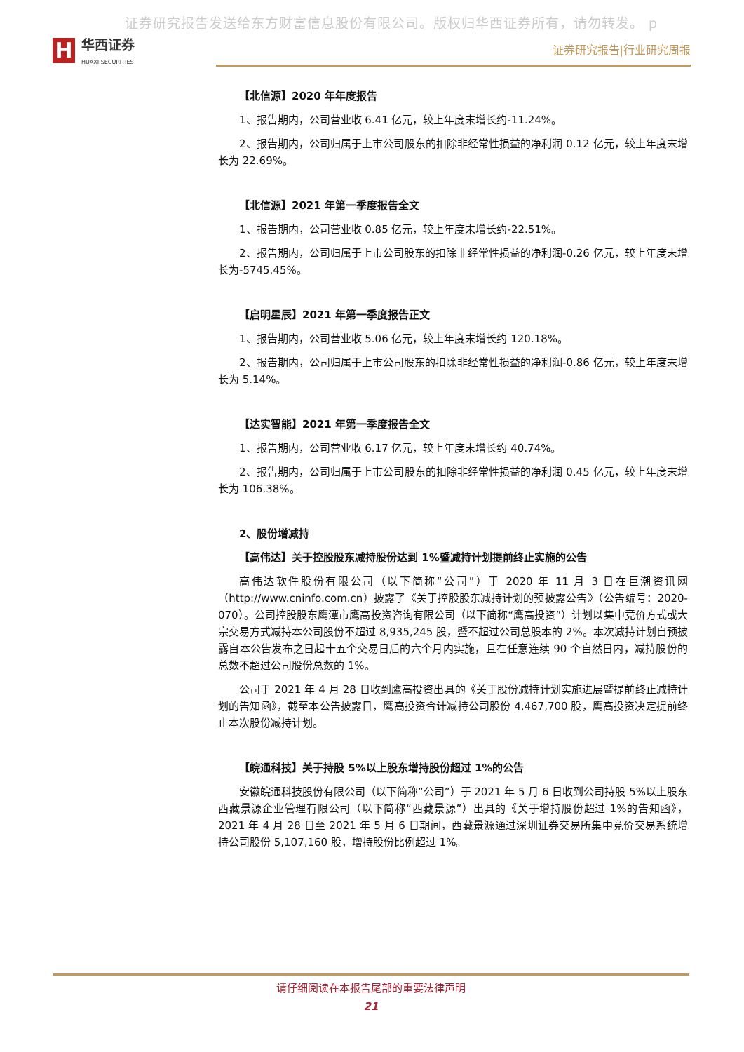证券研究报告发送给东方财富信息股份有限公司。版权归华西证券所有，请勿转发。 p
H
华西证券
HUAXI SECURITIES
证券研究报告|行业研究周报
【北信源】2020 年年度报告
1、报告期内，公司营业收 6.41 亿元，较上年度末增长约-11.24%。
2、报告期内，公司归属于上市公司股东的扣除非经常性损益的净利润 0.12 亿元，较上年度末增长为 22.69%。
【北信源】2021 年第一季度报告全文
1、报告期内，公司营业收 0.85 亿元，较上年度末增长约-22.51%。
2、报告期内，公司归属于上市公司股东的扣除非经常性损益的净利润-0.26 亿元，较上年度末增长为-5745.45%。
【启明星辰】2021 年第一季度报告正文
1、报告期内，公司营业收 5.06 亿元，较上年度末增长约 120.18%。
2、报告期内，公司归属于上市公司股东的扣除非经常性损益的净利润-0.86 亿元，较上年度末增长为 5.14%。
【达实智能】2021 年第一季度报告全文
1、报告期内，公司营业收 6.17 亿元，较上年度末增长约 40.74%。
2、报告期内，公司归属于上市公司股东的扣除非经常性损益的净利润 0.45 亿元，较上年度末增长为 106.38%。
2、股份增减持
【高伟达】关于控股股东减持股份达到 1%暨减持计划提前终止实施的公告
高伟达软件股份有限公司（以下简称“公司”）于 2020 年 11 月 3 日在巨潮资讯网（http://www.cninfo.com.cn）披露了《关于控股股东减持计划的预披露公告》（公告编号：2020-070）。公司控股股东鹰潭市鹰高投资咨询有限公司（以下简称“鹰高投资”）计划以集中竞价方式或大宗交易方式减持本公司股份不超过 8,935,245 股，暨不超过公司总股本的 2%。本次减持计划自预披露自本公告发布之日起十五个交易日后的六个月内实施，且在任意连续 90 个自然日内，减持股份的总数不超过公司股份总数的 1%。
公司于 2021 年 4 月 28 日收到鹰高投资出具的《关于股份减持计划实施进展暨提前终止减持计划的告知函》，截至本公告披露日，鹰高投资合计减持公司股份 4,467,700 股，鹰高投资决定提前终止本次股份减持计划。
【皖通科技】关于持股 5%以上股东增持股份超过 1%的公告
安徽皖通科技股份有限公司（以下简称“公司”）于 2021 年 5 月 6 日收到公司持股 5%以上股东西藏景源企业管理有限公司（以下简称“西藏景源”）出具的《关于增持股份超过 1%的告知函》，2021 年 4 月 28 日至 2021 年 5 月 6 日期间，西藏景源通过深圳证券交易所集中竞价交易系统增持公司股份 5,107,160 股，增持股份比例超过 1%。
请仔细阅读在本报告尾部的重要法律声明
21